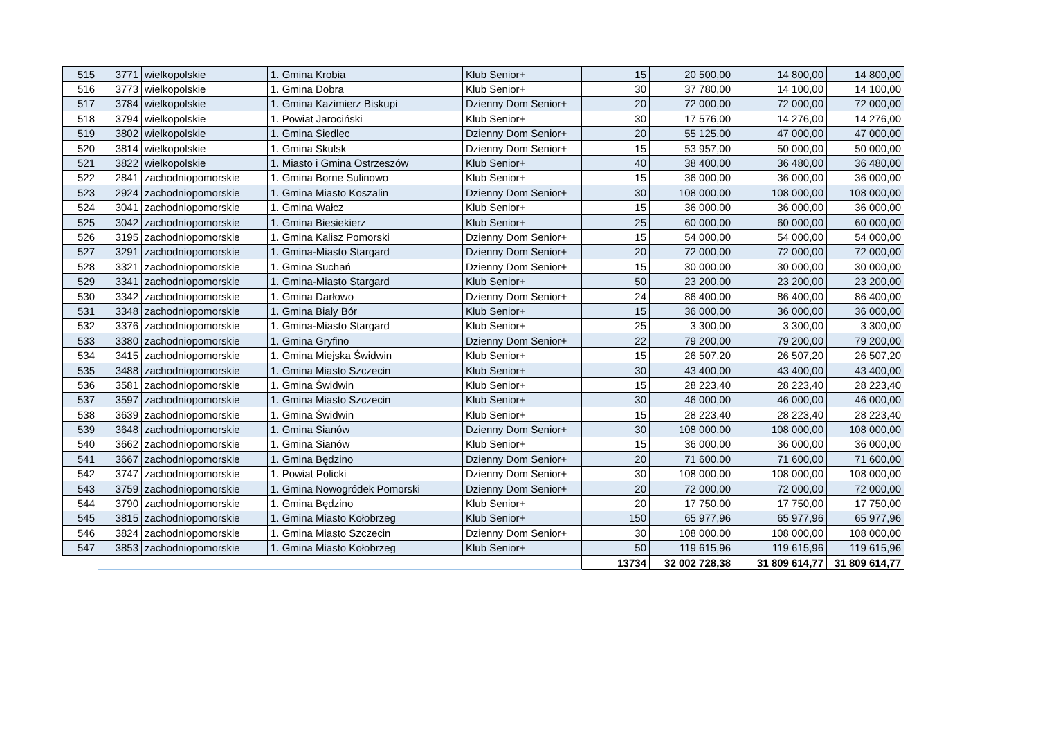| 515 | 3771 | wielkopolskie | 1. Gmina Krobia | Klub Senior+ | 15 | 20 500,00 | 14 800,00 | 14 800,00 |
| 516 | 3773 | wielkopolskie | 1. Gmina Dobra | Klub Senior+ | 30 | 37 780,00 | 14 100,00 | 14 100,00 |
| 517 | 3784 | wielkopolskie | 1. Gmina Kazimierz Biskupi | Dzienny Dom Senior+ | 20 | 72 000,00 | 72 000,00 | 72 000,00 |
| 518 | 3794 | wielkopolskie | 1. Powiat Jarociński | Klub Senior+ | 30 | 17 576,00 | 14 276,00 | 14 276,00 |
| 519 | 3802 | wielkopolskie | 1. Gmina Siedlec | Dzienny Dom Senior+ | 20 | 55 125,00 | 47 000,00 | 47 000,00 |
| 520 | 3814 | wielkopolskie | 1. Gmina Skulsk | Dzienny Dom Senior+ | 15 | 53 957,00 | 50 000,00 | 50 000,00 |
| 521 | 3822 | wielkopolskie | 1. Miasto i Gmina Ostrzeszów | Klub Senior+ | 40 | 38 400,00 | 36 480,00 | 36 480,00 |
| 522 | 2841 | zachodniopomorskie | 1. Gmina Borne Sulinowo | Klub Senior+ | 15 | 36 000,00 | 36 000,00 | 36 000,00 |
| 523 | 2924 | zachodniopomorskie | 1. Gmina Miasto Koszalin | Dzienny Dom Senior+ | 30 | 108 000,00 | 108 000,00 | 108 000,00 |
| 524 | 3041 | zachodniopomorskie | 1. Gmina Wałcz | Klub Senior+ | 15 | 36 000,00 | 36 000,00 | 36 000,00 |
| 525 | 3042 | zachodniopomorskie | 1. Gmina Biesiekierz | Klub Senior+ | 25 | 60 000,00 | 60 000,00 | 60 000,00 |
| 526 | 3195 | zachodniopomorskie | 1. Gmina Kalisz Pomorski | Dzienny Dom Senior+ | 15 | 54 000,00 | 54 000,00 | 54 000,00 |
| 527 | 3291 | zachodniopomorskie | 1. Gmina-Miasto Stargard | Dzienny Dom Senior+ | 20 | 72 000,00 | 72 000,00 | 72 000,00 |
| 528 | 3321 | zachodniopomorskie | 1. Gmina Suchań | Dzienny Dom Senior+ | 15 | 30 000,00 | 30 000,00 | 30 000,00 |
| 529 | 3341 | zachodniopomorskie | 1. Gmina-Miasto Stargard | Klub Senior+ | 50 | 23 200,00 | 23 200,00 | 23 200,00 |
| 530 | 3342 | zachodniopomorskie | 1. Gmina Darłowo | Dzienny Dom Senior+ | 24 | 86 400,00 | 86 400,00 | 86 400,00 |
| 531 | 3348 | zachodniopomorskie | 1. Gmina Biały Bór | Klub Senior+ | 15 | 36 000,00 | 36 000,00 | 36 000,00 |
| 532 | 3376 | zachodniopomorskie | 1. Gmina-Miasto Stargard | Klub Senior+ | 25 | 3 300,00 | 3 300,00 | 3 300,00 |
| 533 | 3380 | zachodniopomorskie | 1. Gmina Gryfino | Dzienny Dom Senior+ | 22 | 79 200,00 | 79 200,00 | 79 200,00 |
| 534 | 3415 | zachodniopomorskie | 1. Gmina Miejska Świdwin | Klub Senior+ | 15 | 26 507,20 | 26 507,20 | 26 507,20 |
| 535 | 3488 | zachodniopomorskie | 1. Gmina Miasto Szczecin | Klub Senior+ | 30 | 43 400,00 | 43 400,00 | 43 400,00 |
| 536 | 3581 | zachodniopomorskie | 1. Gmina Świdwin | Klub Senior+ | 15 | 28 223,40 | 28 223,40 | 28 223,40 |
| 537 | 3597 | zachodniopomorskie | 1. Gmina Miasto Szczecin | Klub Senior+ | 30 | 46 000,00 | 46 000,00 | 46 000,00 |
| 538 | 3639 | zachodniopomorskie | 1. Gmina Świdwin | Klub Senior+ | 15 | 28 223,40 | 28 223,40 | 28 223,40 |
| 539 | 3648 | zachodniopomorskie | 1. Gmina Sianów | Dzienny Dom Senior+ | 30 | 108 000,00 | 108 000,00 | 108 000,00 |
| 540 | 3662 | zachodniopomorskie | 1. Gmina Sianów | Klub Senior+ | 15 | 36 000,00 | 36 000,00 | 36 000,00 |
| 541 | 3667 | zachodniopomorskie | 1. Gmina Będzino | Dzienny Dom Senior+ | 20 | 71 600,00 | 71 600,00 | 71 600,00 |
| 542 | 3747 | zachodniopomorskie | 1. Powiat Policki | Dzienny Dom Senior+ | 30 | 108 000,00 | 108 000,00 | 108 000,00 |
| 543 | 3759 | zachodniopomorskie | 1. Gmina Nowogródek Pomorski | Dzienny Dom Senior+ | 20 | 72 000,00 | 72 000,00 | 72 000,00 |
| 544 | 3790 | zachodniopomorskie | 1. Gmina Będzino | Klub Senior+ | 20 | 17 750,00 | 17 750,00 | 17 750,00 |
| 545 | 3815 | zachodniopomorskie | 1. Gmina Miasto Kołobrzeg | Klub Senior+ | 150 | 65 977,96 | 65 977,96 | 65 977,96 |
| 546 | 3824 | zachodniopomorskie | 1. Gmina Miasto Szczecin | Dzienny Dom Senior+ | 30 | 108 000,00 | 108 000,00 | 108 000,00 |
| 547 | 3853 | zachodniopomorskie | 1. Gmina Miasto Kołobrzeg | Klub Senior+ | 50 | 119 615,96 | 119 615,96 | 119 615,96 |
| | | | | | 13734 | 32 002 728,38 | 31 809 614,77 | 31 809 614,77 |